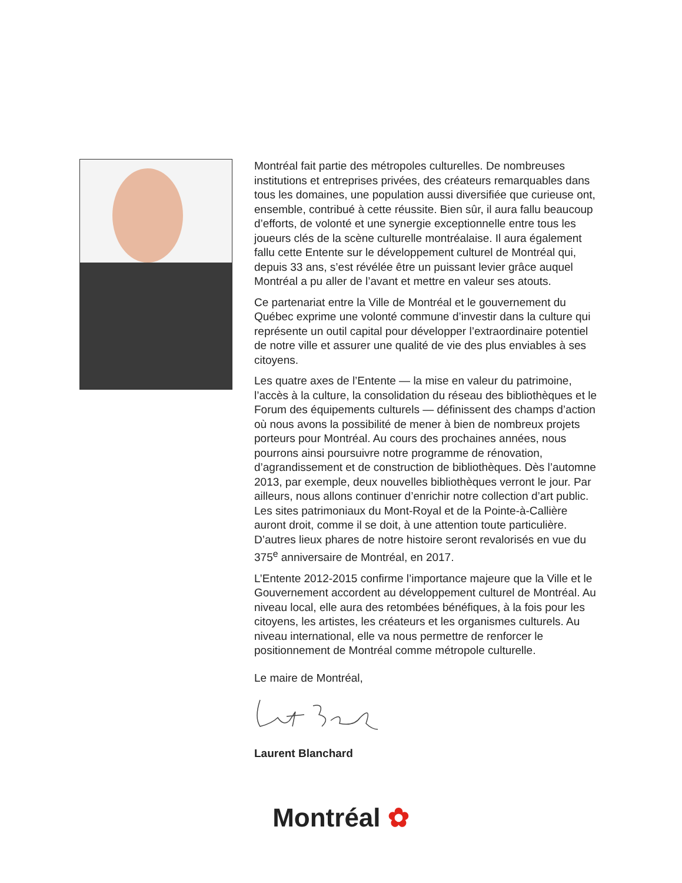Montréal fait partie des métropoles culturelles. De nombreuses institutions et entreprises privées, des créateurs remarquables dans tous les domaines, une population aussi diversifiée que curieuse ont, ensemble, contribué à cette réussite. Bien sûr, il aura fallu beaucoup d’efforts, de volonté et une synergie exceptionnelle entre tous les joueurs clés de la scène culturelle montréalaise. Il aura également fallu cette Entente sur le développement culturel de Montréal qui, depuis 33 ans, s’est révélée être un puissant levier grâce auquel Montréal a pu aller de l’avant et mettre en valeur ses atouts.
Ce partenariat entre la Ville de Montréal et le gouvernement du Québec exprime une volonté commune d’investir dans la culture qui représente un outil capital pour développer l’extraordinaire potentiel de notre ville et assurer une qualité de vie des plus enviables à ses citoyens.
Les quatre axes de l’Entente — la mise en valeur du patrimoine, l’accès à la culture, la consolidation du réseau des bibliothèques et le Forum des équipements culturels — définissent des champs d’action où nous avons la possibilité de mener à bien de nombreux projets porteurs pour Montréal. Au cours des prochaines années, nous pourrons ainsi poursuivre notre programme de rénovation, d’agrandissement et de construction de bibliothèques. Dès l’automne 2013, par exemple, deux nouvelles bibliothèques verront le jour. Par ailleurs, nous allons continuer d’enrichir notre collection d’art public. Les sites patrimoniaux du Mont-Royal et de la Pointe-à-Callière auront droit, comme il se doit, à une attention toute particulière. D’autres lieux phares de notre histoire seront revalorisés en vue du 375<sup>e</sup> anniversaire de Montréal, en 2017.
L’Entente 2012-2015 confirme l’importance majeure que la Ville et le Gouvernement accordent au développement culturel de Montréal. Au niveau local, elle aura des retombées bénéfiques, à la fois pour les citoyens, les artistes, les créateurs et les organismes culturels. Au niveau international, elle va nous permettre de renforcer le positionnement de Montréal comme métropole culturelle.
Le maire de Montréal,
Laurent Blanchard
Montréal ✿